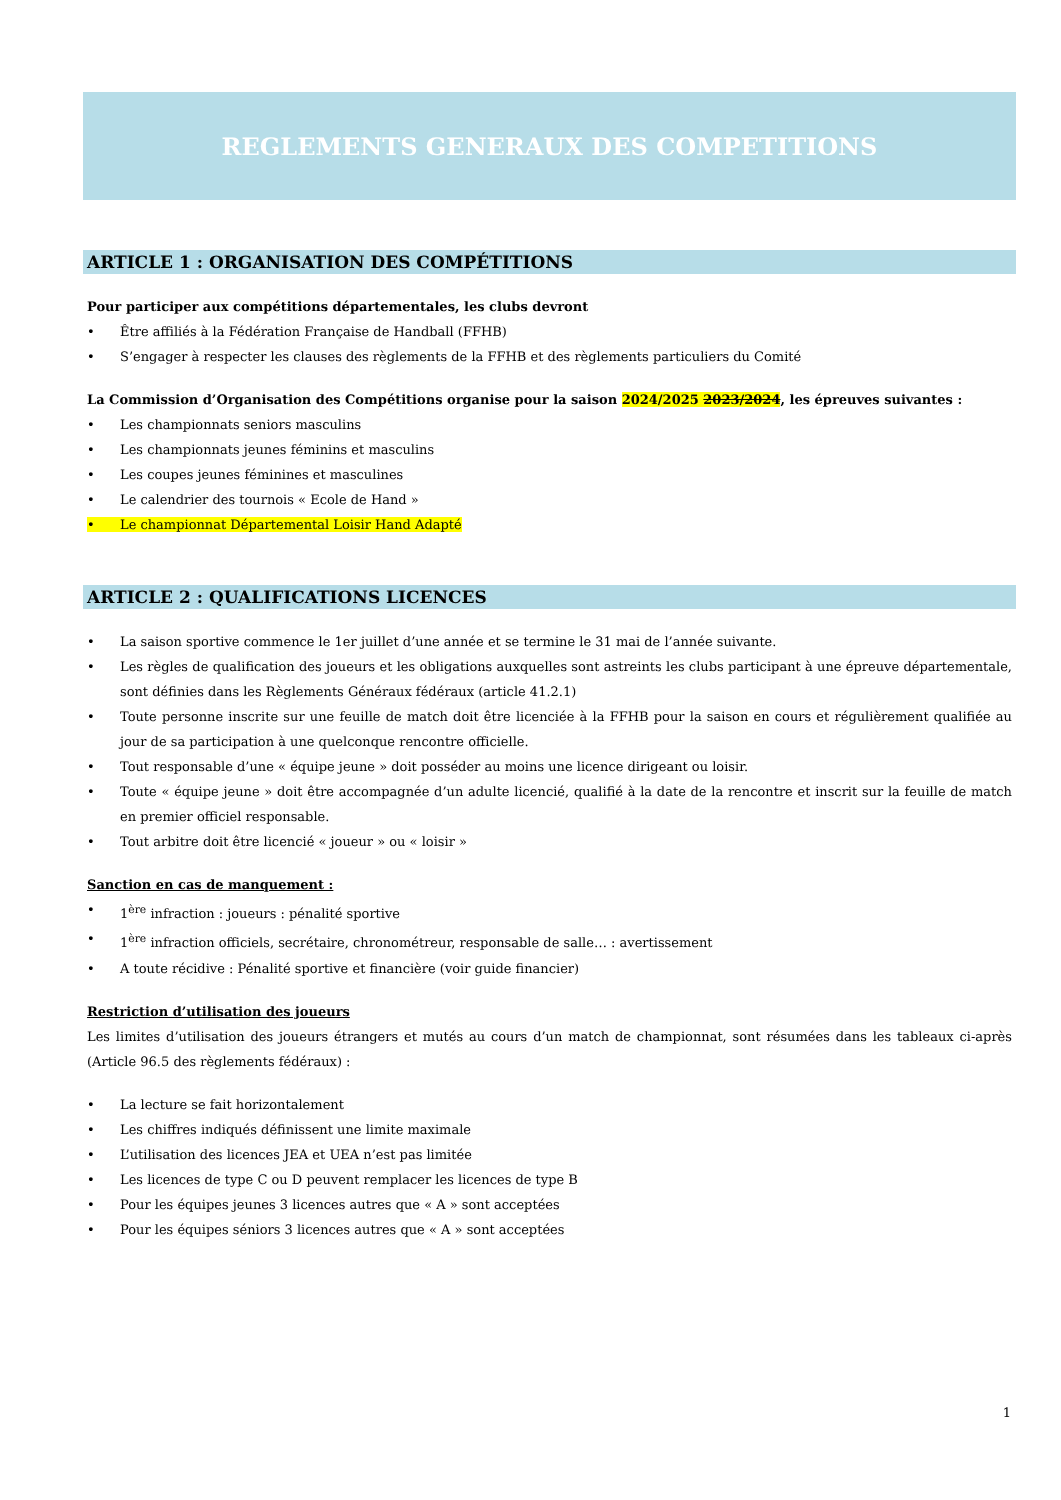REGLEMENTS GENERAUX DES COMPETITIONS
ARTICLE 1 : ORGANISATION DES COMPÉTITIONS
Pour participer aux compétitions départementales, les clubs devront
• Être affiliés à la Fédération Française de Handball (FFHB)
• S’engager à respecter les clauses des règlements de la FFHB et des règlements particuliers du Comité
La Commission d’Organisation des Compétitions organise pour la saison 2024/2025 2023/2024, les épreuves suivantes :
• Les championnats seniors masculins
• Les championnats jeunes féminins et masculins
• Les coupes jeunes féminines et masculines
• Le calendrier des tournois « Ecole de Hand »
• Le championnat Départemental Loisir Hand Adapté
ARTICLE 2 : QUALIFICATIONS LICENCES
• La saison sportive commence le 1er juillet d’une année et se termine le 31 mai de l’année suivante.
• Les règles de qualification des joueurs et les obligations auxquelles sont astreints les clubs participant à une épreuve départementale, sont définies dans les Règlements Généraux fédéraux (article 41.2.1)
• Toute personne inscrite sur une feuille de match doit être licenciée à la FFHB pour la saison en cours et régulièrement qualifiée au jour de sa participation à une quelconque rencontre officielle.
• Tout responsable d’une « équipe jeune » doit posséder au moins une licence dirigeant ou loisir.
• Toute « équipe jeune » doit être accompagnée d’un adulte licencié, qualifié à la date de la rencontre et inscrit sur la feuille de match en premier officiel responsable.
• Tout arbitre doit être licencié « joueur » ou « loisir »
Sanction en cas de manquement :
• 1<sup>ère</sup> infraction : joueurs : pénalité sportive
• 1<sup>ère</sup> infraction officiels, secrétaire, chronométreur, responsable de salle… : avertissement
• A toute récidive : Pénalité sportive et financière (voir guide financier)
Restriction d’utilisation des joueurs
Les limites d’utilisation des joueurs étrangers et mutés au cours d’un match de championnat, sont résumées dans les tableaux ci-après (Article 96.5 des règlements fédéraux) :
• La lecture se fait horizontalement
• Les chiffres indiqués définissent une limite maximale
• L’utilisation des licences JEA et UEA n’est pas limitée
• Les licences de type C ou D peuvent remplacer les licences de type B
• Pour les équipes jeunes 3 licences autres que « A » sont acceptées
• Pour les équipes séniors 3 licences autres que « A » sont acceptées
1